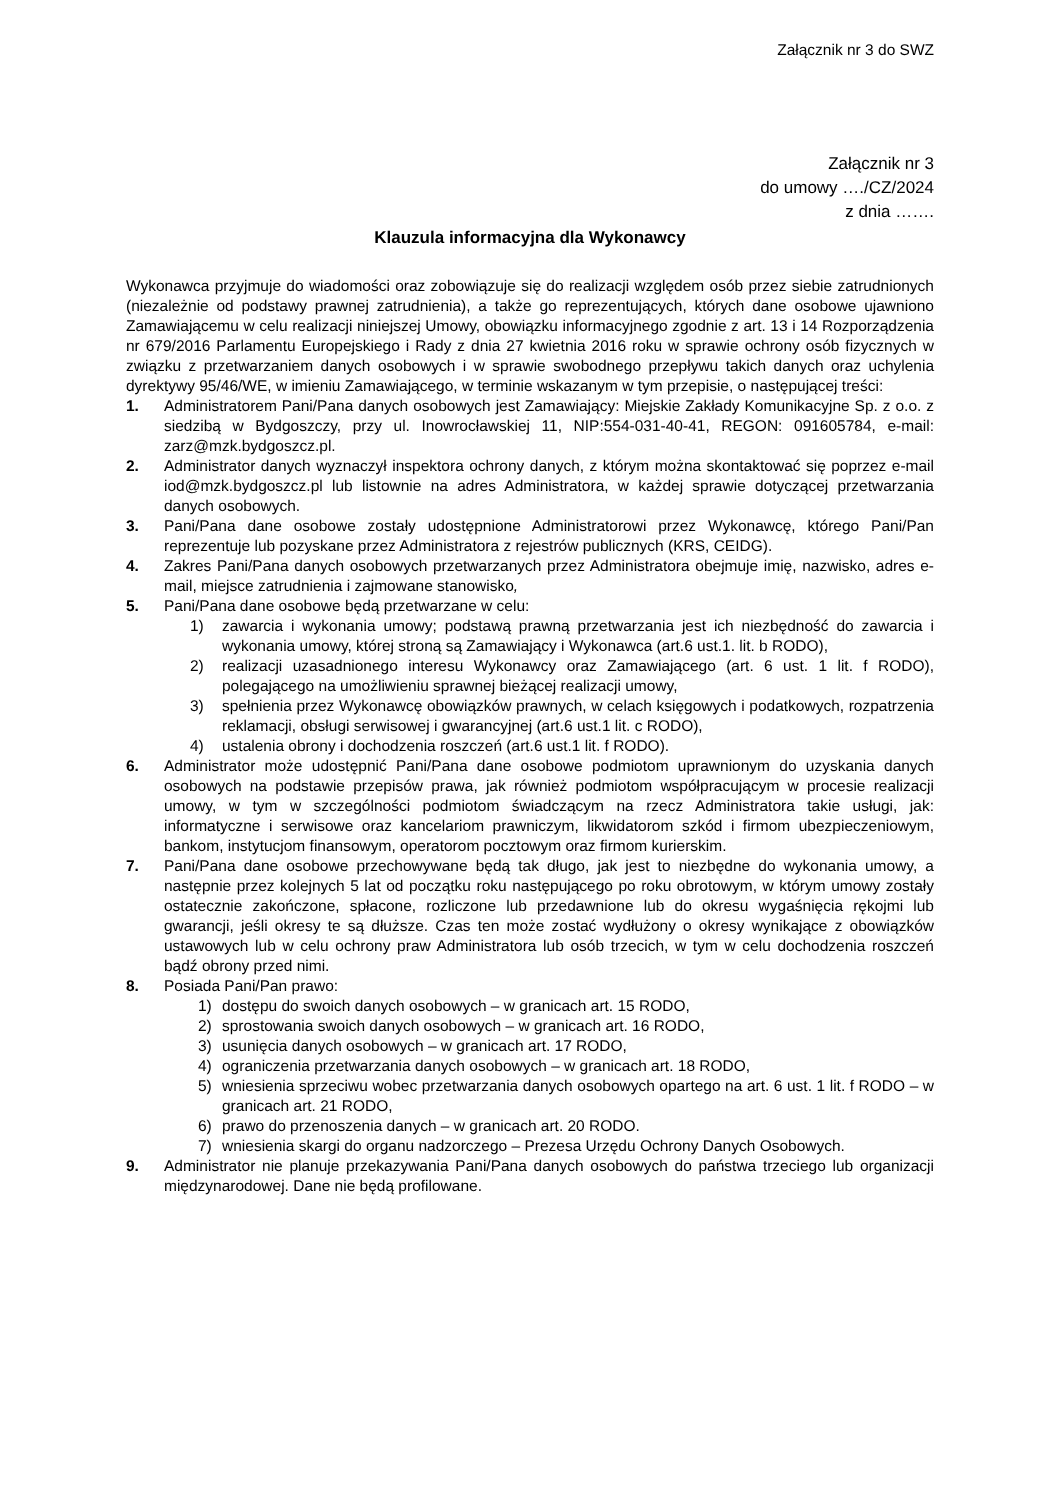Załącznik nr 3 do SWZ
Załącznik nr 3
do umowy …./CZ/2024
z dnia …….
Klauzula informacyjna dla Wykonawcy
Wykonawca przyjmuje do wiadomości oraz zobowiązuje się do realizacji względem osób przez siebie zatrudnionych (niezależnie od podstawy prawnej zatrudnienia), a także go reprezentujących, których dane osobowe ujawniono Zamawiającemu w celu realizacji niniejszej Umowy, obowiązku informacyjnego zgodnie z art. 13 i 14 Rozporządzenia nr 679/2016 Parlamentu Europejskiego i Rady z dnia 27 kwietnia 2016 roku w sprawie ochrony osób fizycznych w związku z przetwarzaniem danych osobowych i w sprawie swobodnego przepływu takich danych oraz uchylenia dyrektywy 95/46/WE, w imieniu Zamawiającego, w terminie wskazanym w tym przepisie, o następującej treści:
1. Administratorem Pani/Pana danych osobowych jest Zamawiający: Miejskie Zakłady Komunikacyjne Sp. z o.o. z siedzibą w Bydgoszczy, przy ul. Inowrocławskiej 11, NIP:554-031-40-41, REGON: 091605784, e-mail: zarz@mzk.bydgoszcz.pl.
2. Administrator danych wyznaczył inspektora ochrony danych, z którym można skontaktować się poprzez e-mail iod@mzk.bydgoszcz.pl lub listownie na adres Administratora, w każdej sprawie dotyczącej przetwarzania danych osobowych.
3. Pani/Pana dane osobowe zostały udostępnione Administratorowi przez Wykonawcę, którego Pani/Pan reprezentuje lub pozyskane przez Administratora z rejestrów publicznych (KRS, CEIDG).
4. Zakres Pani/Pana danych osobowych przetwarzanych przez Administratora obejmuje imię, nazwisko, adres e-mail, miejsce zatrudnienia i zajmowane stanowisko,
5. Pani/Pana dane osobowe będą przetwarzane w celu:
1) zawarcia i wykonania umowy; podstawą prawną przetwarzania jest ich niezbędność do zawarcia i wykonania umowy, której stroną są Zamawiający i Wykonawca (art.6 ust.1. lit. b RODO),
2) realizacji uzasadnionego interesu Wykonawcy oraz Zamawiającego (art. 6 ust. 1 lit. f RODO), polegającego na umożliwieniu sprawnej bieżącej realizacji umowy,
3) spełnienia przez Wykonawcę obowiązków prawnych, w celach księgowych i podatkowych, rozpatrzenia reklamacji, obsługi serwisowej i gwarancyjnej (art.6 ust.1 lit. c RODO),
4) ustalenia obrony i dochodzenia roszczeń (art.6 ust.1 lit. f RODO).
6. Administrator może udostępnić Pani/Pana dane osobowe podmiotom uprawnionym do uzyskania danych osobowych na podstawie przepisów prawa, jak również podmiotom współpracującym w procesie realizacji umowy, w tym w szczególności podmiotom świadczącym na rzecz Administratora takie usługi, jak: informatyczne i serwisowe oraz kancelariom prawniczym, likwidatorom szkód i firmom ubezpieczeniowym, bankom, instytucjom finansowym, operatorom pocztowym oraz firmom kurierskim.
7. Pani/Pana dane osobowe przechowywane będą tak długo, jak jest to niezbędne do wykonania umowy, a następnie przez kolejnych 5 lat od początku roku następującego po roku obrotowym, w którym umowy zostały ostatecznie zakończone, spłacone, rozliczone lub przedawnione lub do okresu wygaśnięcia rękojmi lub gwarancji, jeśli okresy te są dłuższe. Czas ten może zostać wydłużony o okresy wynikające z obowiązków ustawowych lub w celu ochrony praw Administratora lub osób trzecich, w tym w celu dochodzenia roszczeń bądź obrony przed nimi.
8. Posiada Pani/Pan prawo:
1) dostępu do swoich danych osobowych – w granicach art. 15 RODO,
2) sprostowania swoich danych osobowych – w granicach art. 16 RODO,
3) usunięcia danych osobowych – w granicach art. 17 RODO,
4) ograniczenia przetwarzania danych osobowych – w granicach art. 18 RODO,
5) wniesienia sprzeciwu wobec przetwarzania danych osobowych opartego na art. 6 ust. 1 lit. f RODO – w granicach art. 21 RODO,
6) prawo do przenoszenia danych – w granicach art. 20 RODO.
7) wniesienia skargi do organu nadzorczego – Prezesa Urzędu Ochrony Danych Osobowych.
9. Administrator nie planuje przekazywania Pani/Pana danych osobowych do państwa trzeciego lub organizacji międzynarodowej. Dane nie będą profilowane.